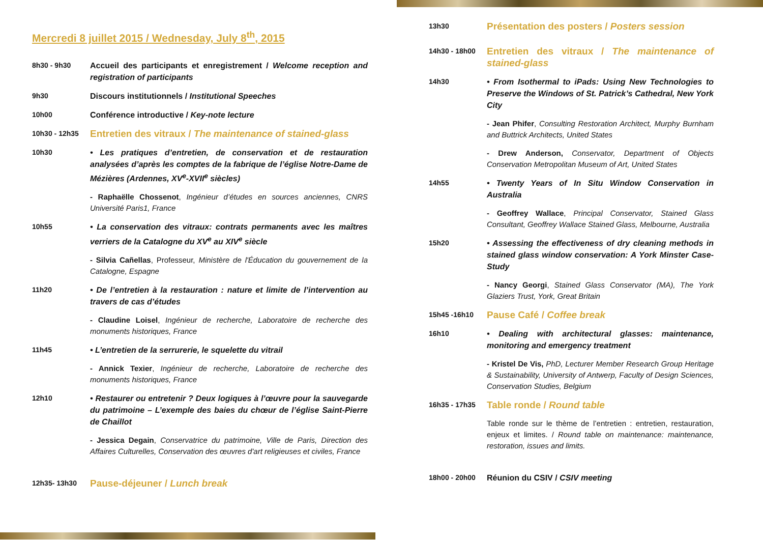Mercredi 8 juillet 2015 / Wednesday, July 8<sup>th</sup>, 2015
8h30 - 9h30 Accueil des participants et enregistrement / Welcome reception and registration of participants
9h30 Discours institutionnels / Institutional Speeches
10h00 Conférence introductive / Key-note lecture
10h30 - 12h35
Entretien des vitraux / The maintenance of stained-glass
10h30 • Les pratiques d’entretien, de conservation et de restauration analysées d’après les comptes de la fabrique de l’église Notre-Dame de Mézières (Ardennes, XV<sup>e</sup>-XVII<sup>e</sup> siècles)
- Raphaëlle Chossenot, Ingénieur d’études en sources anciennes, CNRS Université Paris1, France
10h55 • La conservation des vitraux: contrats permanents avec les maîtres verriers de la Catalogne du XV<sup>e</sup> au XIV<sup>e</sup> siècle
- Silvia Cañellas, Professeur, Ministère de l'Éducation du gouvernement de la Catalogne, Espagne
11h20 • De l’entretien à la restauration : nature et limite de l’intervention au travers de cas d’études
- Claudine Loisel, Ingénieur de recherche, Laboratoire de recherche des monuments historiques, France
11h45 • L’entretien de la serrurerie, le squelette du vitrail
- Annick Texier, Ingénieur de recherche, Laboratoire de recherche des monuments historiques, France
12h10 • Restaurer ou entretenir ? Deux logiques à l’œuvre pour la sauvegarde du patrimoine – L’exemple des baies du chœur de l’église Saint-Pierre de Chaillot
- Jessica Degain, Conservatrice du patrimoine, Ville de Paris, Direction des Affaires Culturelles, Conservation des œuvres d'art religieuses et civiles, France
12h35- 13h30
Pause-déjeuner / Lunch break
13h30
Présentation des posters / Posters session
14h30 - 18h00
Entretien des vitraux / The maintenance of stained-glass
14h30 • From Isothermal to iPads: Using New Technologies to Preserve the Windows of St. Patrick’s Cathedral, New York City
- Jean Phifer, Consulting Restoration Architect, Murphy Burnham and Buttrick Architects, United States
- Drew Anderson, Conservator, Department of Objects Conservation Metropolitan Museum of Art, United States
14h55 • Twenty Years of In Situ Window Conservation in Australia
- Geoffrey Wallace, Principal Conservator, Stained Glass Consultant, Geoffrey Wallace Stained Glass, Melbourne, Australia
15h20 • Assessing the effectiveness of dry cleaning methods in stained glass window conservation: A York Minster Case-Study
- Nancy Georgi, Stained Glass Conservator (MA), The York Glaziers Trust, York, Great Britain
15h45 -16h10
Pause Café / Coffee break
16h10 • Dealing with architectural glasses: maintenance, monitoring and emergency treatment
- Kristel De Vis, PhD, Lecturer Member Research Group Heritage & Sustainability, University of Antwerp, Faculty of Design Sciences, Conservation Studies, Belgium
16h35 - 17h35
Table ronde / Round table
Table ronde sur le thème de l’entretien : entretien, restauration, enjeux et limites. / Round table on maintenance: maintenance, restoration, issues and limits.
18h00 - 20h00 Réunion du CSIV / CSIV meeting